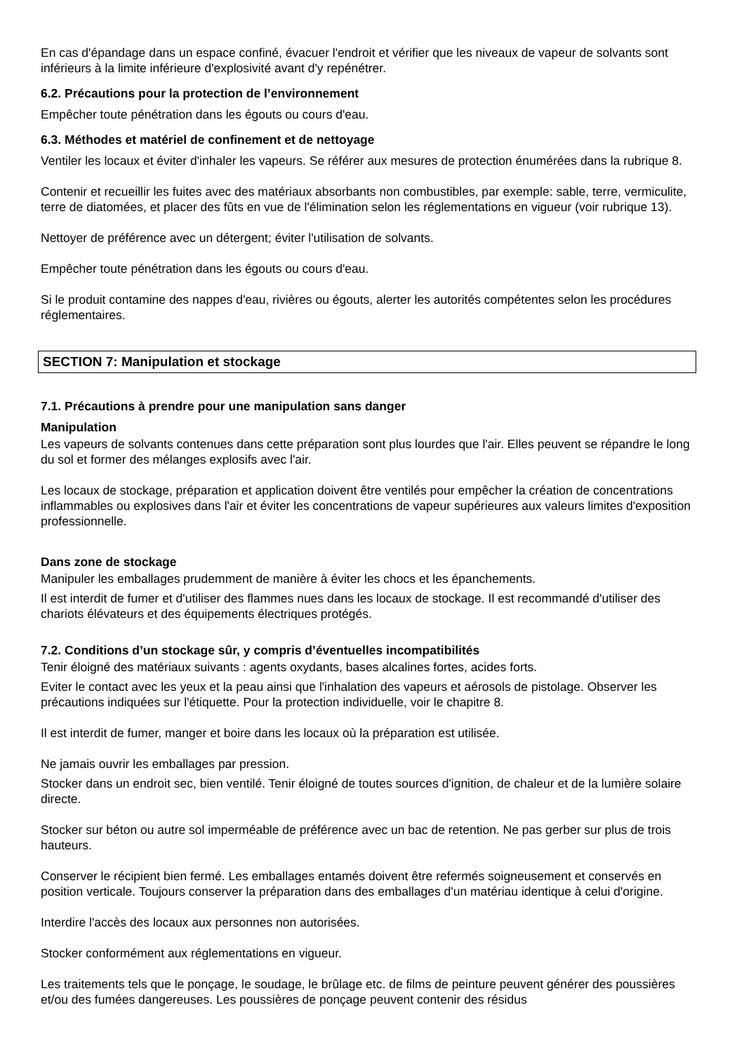En cas d'épandage dans un espace confiné, évacuer l'endroit et vérifier que les niveaux de vapeur de solvants sont inférieurs à la limite inférieure d'explosivité avant d'y repénétrer.
6.2. Précautions pour la protection de l’environnement
Empêcher toute pénétration dans les égouts ou cours d'eau.
6.3. Méthodes et matériel de confinement et de nettoyage
Ventiler les locaux et éviter d'inhaler les vapeurs. Se référer aux mesures de protection énumérées dans la rubrique 8.
Contenir et recueillir les fuites avec des matériaux absorbants non combustibles, par exemple: sable, terre, vermiculite, terre de diatomées, et placer des fûts en vue de l'élimination selon les réglementations en vigueur (voir rubrique 13).
Nettoyer de préférence avec un détergent; éviter l'utilisation de solvants.
Empêcher toute pénétration dans les égouts ou cours d'eau.
Si le produit contamine des nappes d'eau, rivières ou égouts, alerter les autorités compétentes selon les procédures réglementaires.
SECTION 7: Manipulation et stockage
7.1. Précautions à prendre pour une manipulation sans danger
Manipulation
Les vapeurs de solvants contenues dans cette préparation sont plus lourdes que l'air. Elles peuvent se répandre le long du sol et former des mélanges explosifs avec l'air.
Les locaux de stockage, préparation et application doivent être ventilés pour empêcher la création de concentrations inflammables ou explosives dans l'air et éviter les concentrations de vapeur supérieures aux valeurs limites d'exposition professionnelle.
Dans zone de stockage
Manipuler les emballages prudemment de manière à éviter les chocs et les épanchements.
Il est interdit de fumer et d'utiliser des flammes nues dans les locaux de stockage. Il est recommandé d'utiliser des chariots élévateurs et des équipements électriques protégés.
7.2. Conditions d’un stockage sûr, y compris d’éventuelles incompatibilités
Tenir éloigné des matériaux suivants : agents oxydants, bases alcalines fortes, acides forts.
Eviter le contact avec les yeux et la peau ainsi que l'inhalation des vapeurs et aérosols de pistolage. Observer les précautions indiquées sur l'étiquette. Pour la protection individuelle, voir le chapitre 8.
Il est interdit de fumer, manger et boire dans les locaux où la préparation est utilisée.
Ne jamais ouvrir les emballages par pression.
Stocker dans un endroit sec, bien ventilé. Tenir éloigné de toutes sources d'ignition, de chaleur et de la lumière solaire directe.
Stocker sur béton ou autre sol imperméable de préférence avec un bac de retention. Ne pas gerber sur plus de trois hauteurs.
Conserver le récipient bien fermé. Les emballages entamés doivent être refermés soigneusement et conservés en position verticale. Toujours conserver la préparation dans des emballages d'un matériau identique à celui d'origine.
Interdire l'accès des locaux aux personnes non autorisées.
Stocker conformément aux réglementations en vigueur.
Les traitements tels que le ponçage, le soudage, le brûlage etc. de films de peinture peuvent générer des poussières et/ou des fumées dangereuses. Les poussières de ponçage peuvent contenir des résidus